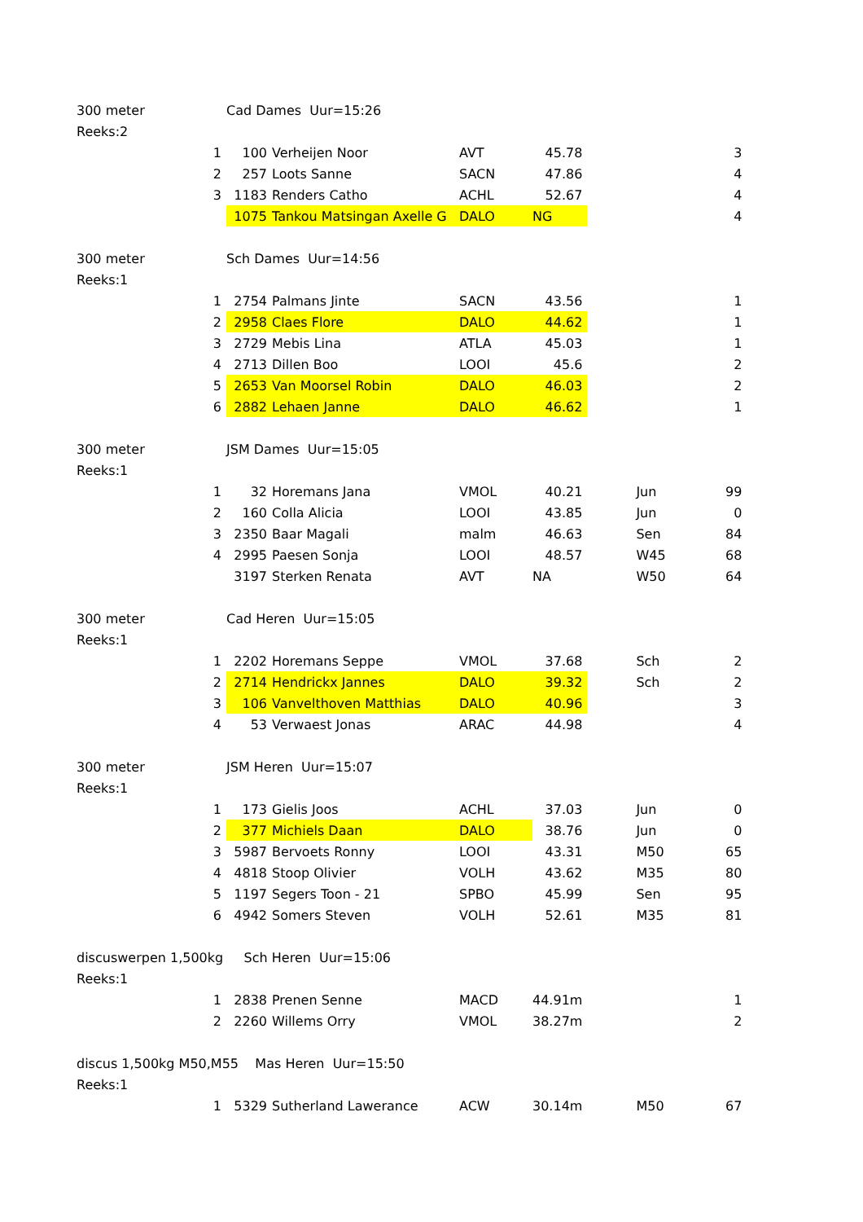| 300 meter | | Cad Dames Uur=15:26 | | | | | |
| Reeks:2 | | | | | | | |
| | 1 | 100 | Verheijen Noor | AVT | 45.78 | | 3 |
| | 2 | 257 | Loots Sanne | SACN | 47.86 | | 4 |
| | 3 | 1183 | Renders Catho | ACHL | 52.67 | | 4 |
| | | 1075 | Tankou Matsingan Axelle G | DALO | NG | | 4 |
| 300 meter | | Sch Dames Uur=14:56 | | | | | |
| Reeks:1 | | | | | | | |
| | 1 | 2754 | Palmans Jinte | SACN | 43.56 | | 1 |
| | 2 | 2958 | Claes Flore | DALO | 44.62 | | 1 |
| | 3 | 2729 | Mebis Lina | ATLA | 45.03 | | 1 |
| | 4 | 2713 | Dillen Boo | LOOI | 45.6 | | 2 |
| | 5 | 2653 | Van Moorsel Robin | DALO | 46.03 | | 2 |
| | 6 | 2882 | Lehaen Janne | DALO | 46.62 | | 1 |
| 300 meter | | JSM Dames Uur=15:05 | | | | | |
| Reeks:1 | | | | | | | |
| | 1 | 32 | Horemans Jana | VMOL | 40.21 | Jun | 99 |
| | 2 | 160 | Colla Alicia | LOOI | 43.85 | Jun | 0 |
| | 3 | 2350 | Baar Magali | malm | 46.63 | Sen | 84 |
| | 4 | 2995 | Paesen Sonja | LOOI | 48.57 | W45 | 68 |
| | | 3197 | Sterken Renata | AVT | NA | W50 | 64 |
| 300 meter | | Cad Heren Uur=15:05 | | | | | |
| Reeks:1 | | | | | | | |
| | 1 | 2202 | Horemans Seppe | VMOL | 37.68 | Sch | 2 |
| | 2 | 2714 | Hendrickx Jannes | DALO | 39.32 | Sch | 2 |
| | 3 | 106 | Vanvelthoven Matthias | DALO | 40.96 | | 3 |
| | 4 | 53 | Verwaest Jonas | ARAC | 44.98 | | 4 |
| 300 meter | | JSM Heren Uur=15:07 | | | | | |
| Reeks:1 | | | | | | | |
| | 1 | 173 | Gielis Joos | ACHL | 37.03 | Jun | 0 |
| | 2 | 377 | Michiels Daan | DALO | 38.76 | Jun | 0 |
| | 3 | 5987 | Bervoets Ronny | LOOI | 43.31 | M50 | 65 |
| | 4 | 4818 | Stoop Olivier | VOLH | 43.62 | M35 | 80 |
| | 5 | 1197 | Segers Toon - 21 | SPBO | 45.99 | Sen | 95 |
| | 6 | 4942 | Somers Steven | VOLH | 52.61 | M35 | 81 |
| discuswerpen 1,500kg Sch Heren Uur=15:06 | | | | | | | |
| Reeks:1 | | | | | | | |
| | 1 | 2838 | Prenen Senne | MACD | 44.91m | | 1 |
| | 2 | 2260 | Willems Orry | VMOL | 38.27m | | 2 |
| discus 1,500kg M50,M55 Mas Heren Uur=15:50 | | | | | | | |
| Reeks:1 | | | | | | | |
| | 1 | 5329 | Sutherland Lawerance | ACW | 30.14m | M50 | 67 |